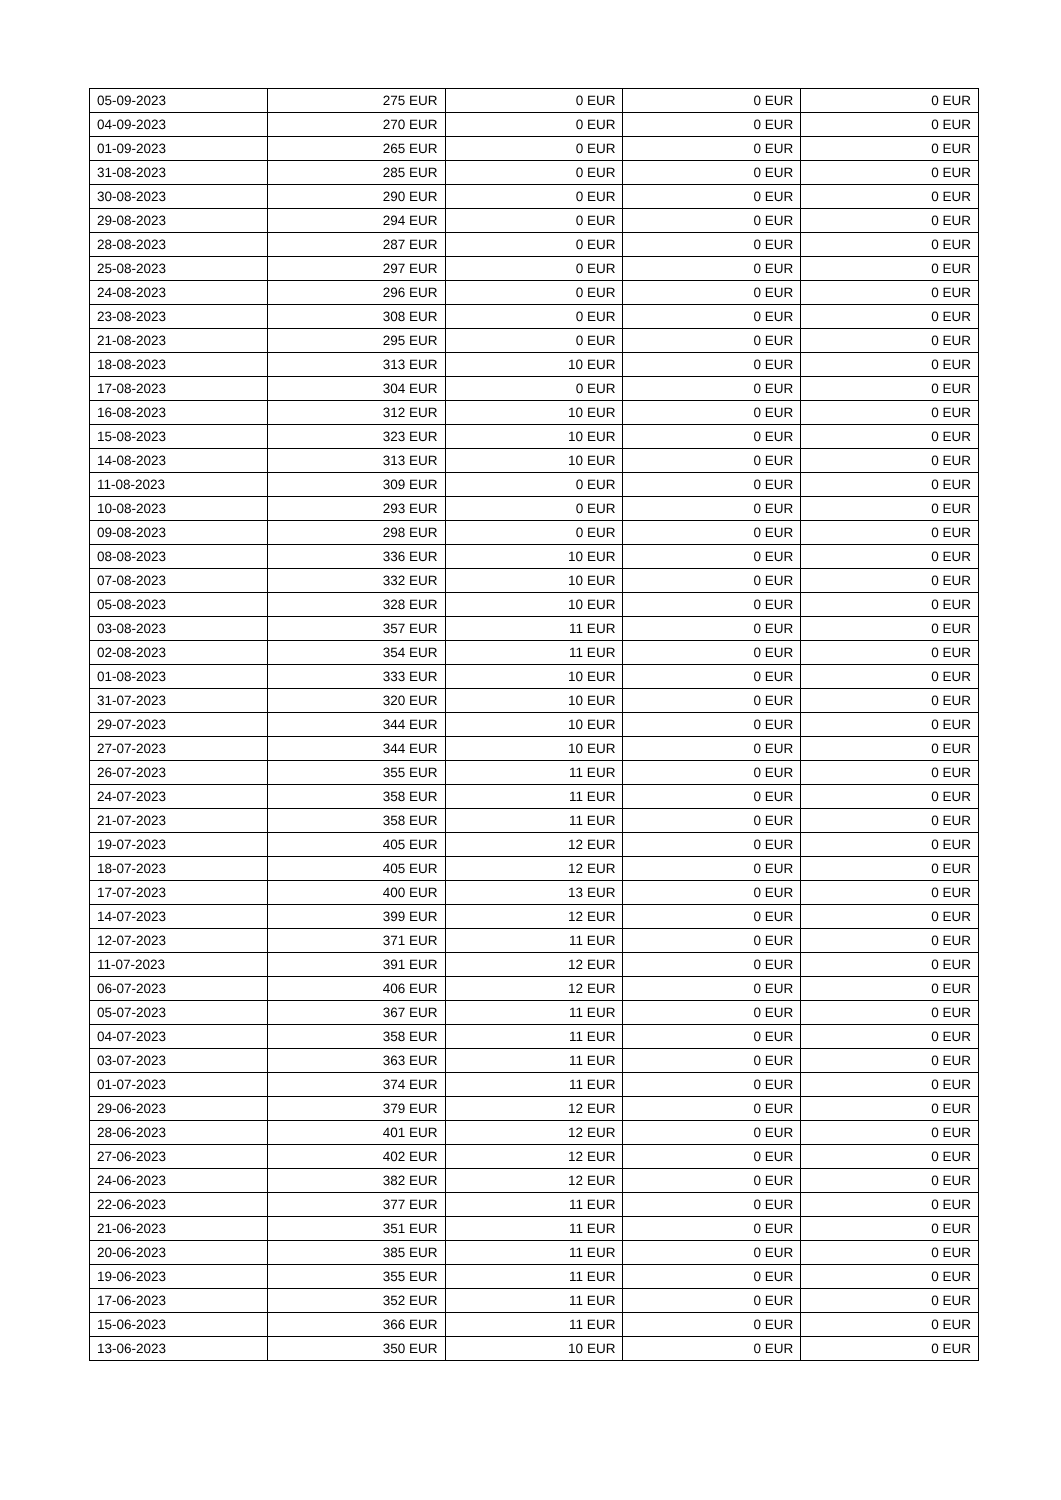| 05-09-2023 | 275 EUR | 0 EUR | 0 EUR | 0 EUR |
| 04-09-2023 | 270 EUR | 0 EUR | 0 EUR | 0 EUR |
| 01-09-2023 | 265 EUR | 0 EUR | 0 EUR | 0 EUR |
| 31-08-2023 | 285 EUR | 0 EUR | 0 EUR | 0 EUR |
| 30-08-2023 | 290 EUR | 0 EUR | 0 EUR | 0 EUR |
| 29-08-2023 | 294 EUR | 0 EUR | 0 EUR | 0 EUR |
| 28-08-2023 | 287 EUR | 0 EUR | 0 EUR | 0 EUR |
| 25-08-2023 | 297 EUR | 0 EUR | 0 EUR | 0 EUR |
| 24-08-2023 | 296 EUR | 0 EUR | 0 EUR | 0 EUR |
| 23-08-2023 | 308 EUR | 0 EUR | 0 EUR | 0 EUR |
| 21-08-2023 | 295 EUR | 0 EUR | 0 EUR | 0 EUR |
| 18-08-2023 | 313 EUR | 10 EUR | 0 EUR | 0 EUR |
| 17-08-2023 | 304 EUR | 0 EUR | 0 EUR | 0 EUR |
| 16-08-2023 | 312 EUR | 10 EUR | 0 EUR | 0 EUR |
| 15-08-2023 | 323 EUR | 10 EUR | 0 EUR | 0 EUR |
| 14-08-2023 | 313 EUR | 10 EUR | 0 EUR | 0 EUR |
| 11-08-2023 | 309 EUR | 0 EUR | 0 EUR | 0 EUR |
| 10-08-2023 | 293 EUR | 0 EUR | 0 EUR | 0 EUR |
| 09-08-2023 | 298 EUR | 0 EUR | 0 EUR | 0 EUR |
| 08-08-2023 | 336 EUR | 10 EUR | 0 EUR | 0 EUR |
| 07-08-2023 | 332 EUR | 10 EUR | 0 EUR | 0 EUR |
| 05-08-2023 | 328 EUR | 10 EUR | 0 EUR | 0 EUR |
| 03-08-2023 | 357 EUR | 11 EUR | 0 EUR | 0 EUR |
| 02-08-2023 | 354 EUR | 11 EUR | 0 EUR | 0 EUR |
| 01-08-2023 | 333 EUR | 10 EUR | 0 EUR | 0 EUR |
| 31-07-2023 | 320 EUR | 10 EUR | 0 EUR | 0 EUR |
| 29-07-2023 | 344 EUR | 10 EUR | 0 EUR | 0 EUR |
| 27-07-2023 | 344 EUR | 10 EUR | 0 EUR | 0 EUR |
| 26-07-2023 | 355 EUR | 11 EUR | 0 EUR | 0 EUR |
| 24-07-2023 | 358 EUR | 11 EUR | 0 EUR | 0 EUR |
| 21-07-2023 | 358 EUR | 11 EUR | 0 EUR | 0 EUR |
| 19-07-2023 | 405 EUR | 12 EUR | 0 EUR | 0 EUR |
| 18-07-2023 | 405 EUR | 12 EUR | 0 EUR | 0 EUR |
| 17-07-2023 | 400 EUR | 13 EUR | 0 EUR | 0 EUR |
| 14-07-2023 | 399 EUR | 12 EUR | 0 EUR | 0 EUR |
| 12-07-2023 | 371 EUR | 11 EUR | 0 EUR | 0 EUR |
| 11-07-2023 | 391 EUR | 12 EUR | 0 EUR | 0 EUR |
| 06-07-2023 | 406 EUR | 12 EUR | 0 EUR | 0 EUR |
| 05-07-2023 | 367 EUR | 11 EUR | 0 EUR | 0 EUR |
| 04-07-2023 | 358 EUR | 11 EUR | 0 EUR | 0 EUR |
| 03-07-2023 | 363 EUR | 11 EUR | 0 EUR | 0 EUR |
| 01-07-2023 | 374 EUR | 11 EUR | 0 EUR | 0 EUR |
| 29-06-2023 | 379 EUR | 12 EUR | 0 EUR | 0 EUR |
| 28-06-2023 | 401 EUR | 12 EUR | 0 EUR | 0 EUR |
| 27-06-2023 | 402 EUR | 12 EUR | 0 EUR | 0 EUR |
| 24-06-2023 | 382 EUR | 12 EUR | 0 EUR | 0 EUR |
| 22-06-2023 | 377 EUR | 11 EUR | 0 EUR | 0 EUR |
| 21-06-2023 | 351 EUR | 11 EUR | 0 EUR | 0 EUR |
| 20-06-2023 | 385 EUR | 11 EUR | 0 EUR | 0 EUR |
| 19-06-2023 | 355 EUR | 11 EUR | 0 EUR | 0 EUR |
| 17-06-2023 | 352 EUR | 11 EUR | 0 EUR | 0 EUR |
| 15-06-2023 | 366 EUR | 11 EUR | 0 EUR | 0 EUR |
| 13-06-2023 | 350 EUR | 10 EUR | 0 EUR | 0 EUR |